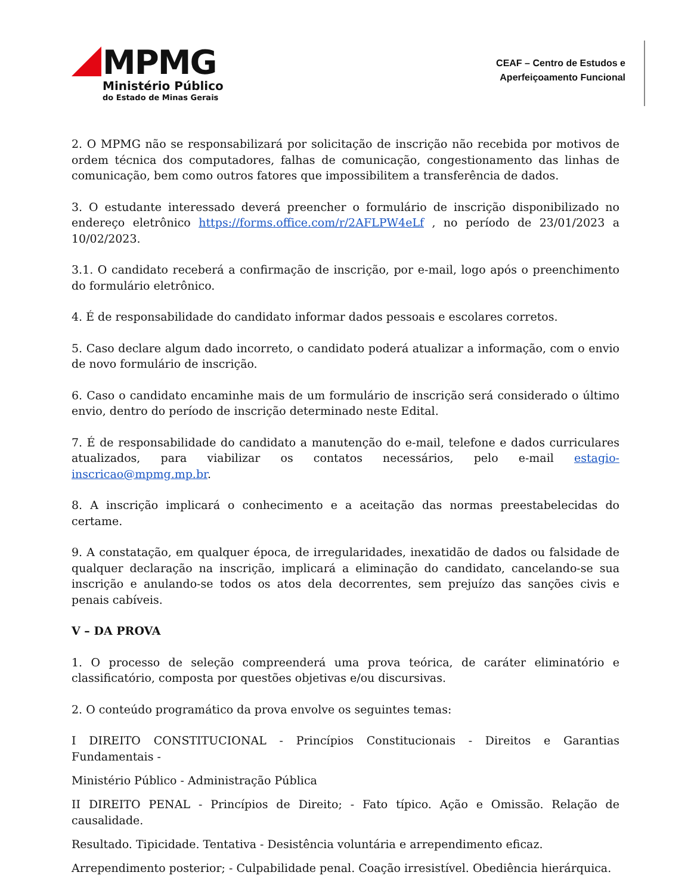MPMG
Ministério Público
do Estado de Minas Gerais
CEAF – Centro de Estudos e
Aperfeiçoamento Funcional
2. O MPMG não se responsabilizará por solicitação de inscrição não recebida por motivos de ordem técnica dos computadores, falhas de comunicação, congestionamento das linhas de comunicação, bem como outros fatores que impossibilitem a transferência de dados.
3. O estudante interessado deverá preencher o formulário de inscrição disponibilizado no endereço eletrônico https://forms.office.com/r/2AFLPW4eLf , no período de 23/01/2023 a 10/02/2023.
3.1. O candidato receberá a confirmação de inscrição, por e-mail, logo após o preenchimento do formulário eletrônico.
4. É de responsabilidade do candidato informar dados pessoais e escolares corretos.
5. Caso declare algum dado incorreto, o candidato poderá atualizar a informação, com o envio de novo formulário de inscrição.
6. Caso o candidato encaminhe mais de um formulário de inscrição será considerado o último envio, dentro do período de inscrição determinado neste Edital.
7. É de responsabilidade do candidato a manutenção do e-mail, telefone e dados curriculares atualizados, para viabilizar os contatos necessários, pelo e-mail estagio-inscricao@mpmg.mp.br.
8. A inscrição implicará o conhecimento e a aceitação das normas preestabelecidas do certame.
9. A constatação, em qualquer época, de irregularidades, inexatidão de dados ou falsidade de qualquer declaração na inscrição, implicará a eliminação do candidato, cancelando-se sua inscrição e anulando-se todos os atos dela decorrentes, sem prejuízo das sanções civis e penais cabíveis.
V – DA PROVA
1. O processo de seleção compreenderá uma prova teórica, de caráter eliminatório e classificatório, composta por questões objetivas e/ou discursivas.
2. O conteúdo programático da prova envolve os seguintes temas:
I DIREITO CONSTITUCIONAL - Princípios Constitucionais - Direitos e Garantias Fundamentais -
Ministério Público - Administração Pública
II DIREITO PENAL - Princípios de Direito; - Fato típico. Ação e Omissão. Relação de causalidade.
Resultado. Tipicidade. Tentativa - Desistência voluntária e arrependimento eficaz.
Arrependimento posterior; - Culpabilidade penal. Coação irresistível. Obediência hierárquica.